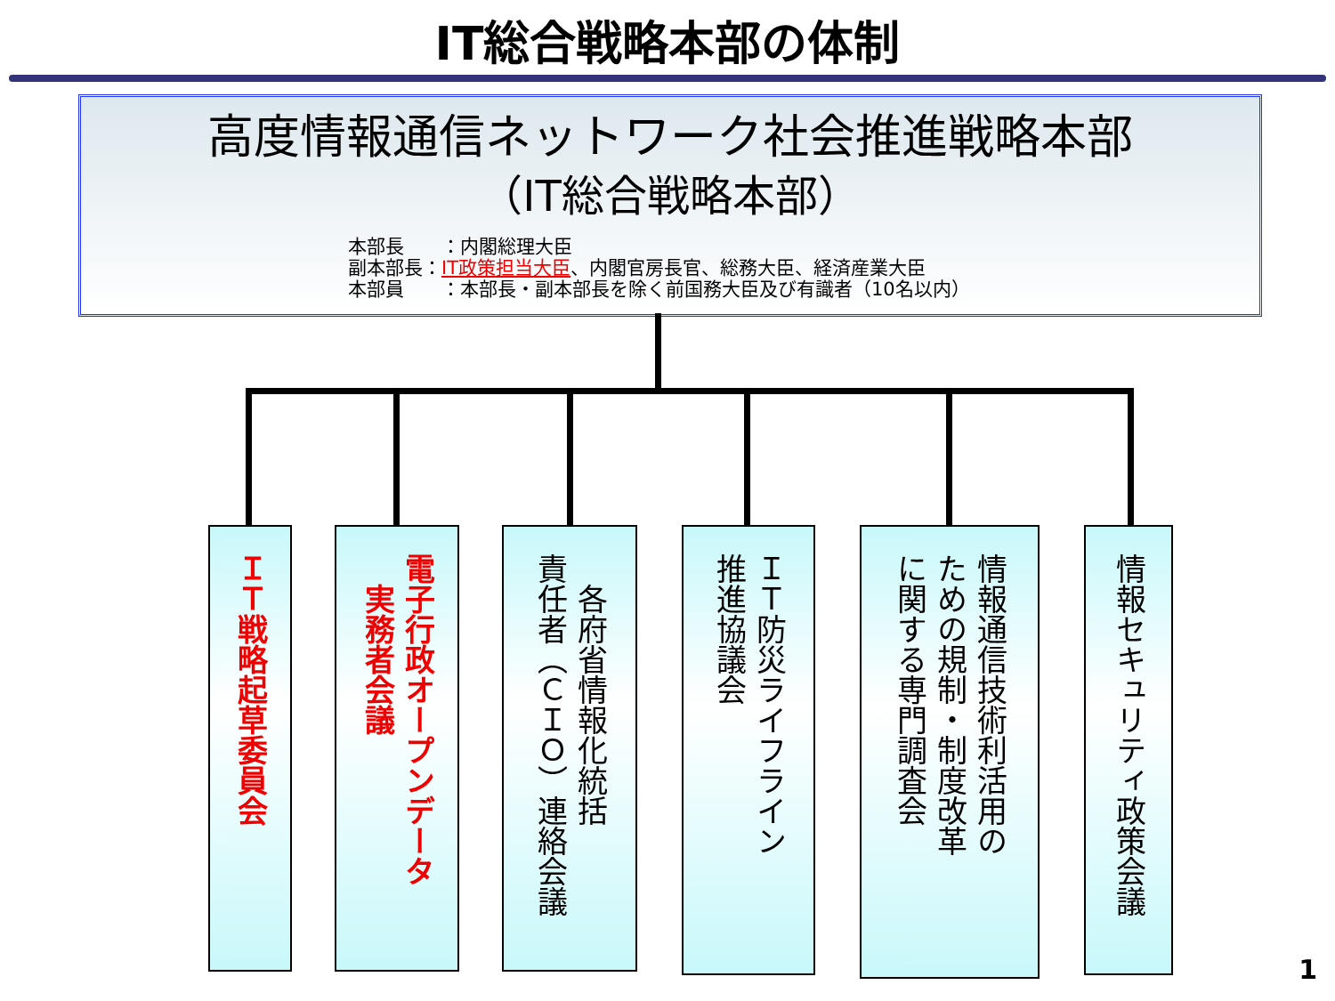IT総合戦略本部の体制
高度情報通信ネットワーク社会推進戦略本部
（IT総合戦略本部）
本部長　　：内閣総理大臣
副本部長：IT政策担当大臣、内閣官房長官、総務大臣、経済産業大臣
本部員　　：本部長・副本部長を除く前国務大臣及び有識者（10名以内）
ＩＴ戦略起草委員会
電子行政オープンデータ
　実務者会議
　各府省情報化統括
責任者（ＣＩＯ）連絡会議
ＩＴ防災ライフライン
推進協議会
情報通信技術利活用の
ための規制・制度改革
に関する専門調査会
情報セキュリティ政策会議
1